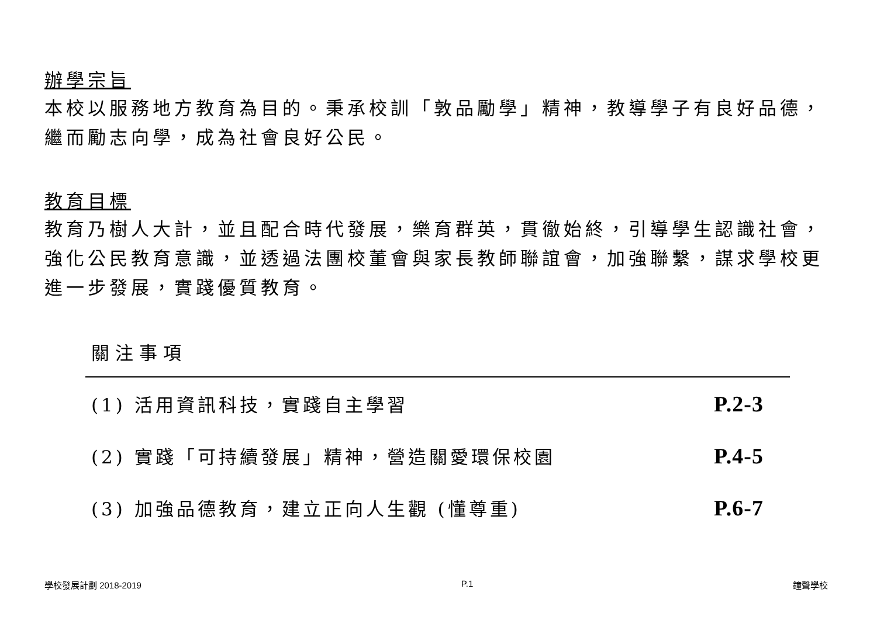辦學宗旨
本校以服務地方教育為目的。秉承校訓「敦品勵學」精神，教導學子有良好品德，繼而勵志向學，成為社會良好公民。
教育目標
教育乃樹人大計，並且配合時代發展，樂育群英，貫徹始終，引導學生認識社會，強化公民教育意識，並透過法團校董會與家長教師聯誼會，加強聯繫，謀求學校更進一步發展，實踐優質教育。
關注事項
| (1) 活用資訊科技，實踐自主學習 | P.2-3 |
| (2) 實踐「可持續發展」精神，營造關愛環保校園 | P.4-5 |
| (3) 加強品德教育，建立正向人生觀 (懂尊重) | P.6-7 |
學校發展計劃 2018-2019 P.1 鐘聲學校